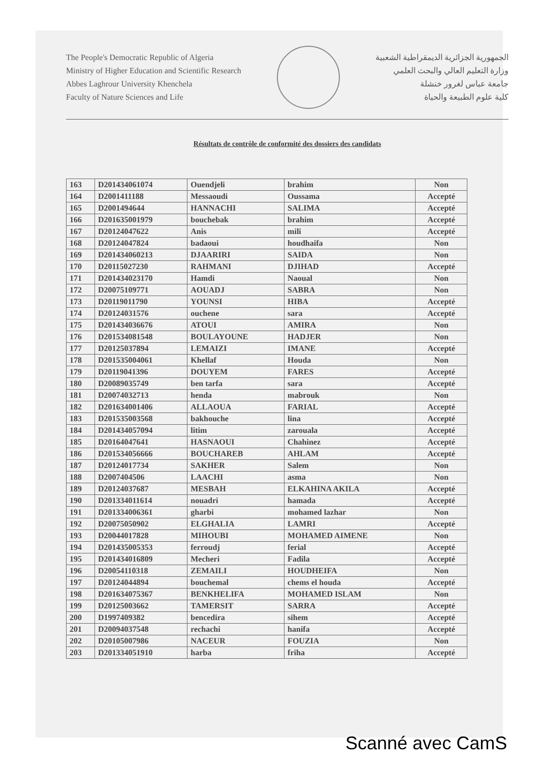The People's Democratic Republic of Algeria
Ministry of Higher Education and Scientific Research
Abbes Laghrour University Khenchela
Faculty of Nature Sciences and Life
الجمهورية الجزائرية الديمقراطية الشعبية
وزارة التعليم العالي والبحث العلمي
جامعة عباس لغرور خنشلة
كلية علوم الطبيعة والحياة
Résultats de contrôle de conformité des dossiers des candidats
| 163 | D201434061074 | Ouendjeli | brahim | Non |
| 164 | D2001411188 | Messaoudi | Oussama | Accepté |
| 165 | D2001494644 | HANNACHI | SALIMA | Accepté |
| 166 | D201635001979 | bouchebak | brahim | Accepté |
| 167 | D20124047622 | Anis | mili | Accepté |
| 168 | D20124047824 | badaoui | houdhaifa | Non |
| 169 | D201434060213 | DJAARIRI | SAIDA | Non |
| 170 | D20115027230 | RAHMANI | DJIHAD | Accepté |
| 171 | D201434023170 | Hamdi | Naoual | Non |
| 172 | D20075109771 | AOUADJ | SABRA | Non |
| 173 | D20119011790 | YOUNSI | HIBA | Accepté |
| 174 | D20124031576 | ouchene | sara | Accepté |
| 175 | D201434036676 | ATOUI | AMIRA | Non |
| 176 | D201534081548 | BOULAYOUNE | HADJER | Non |
| 177 | D20125037894 | LEMAIZI | IMANE | Accepté |
| 178 | D201535004061 | Khellaf | Houda | Non |
| 179 | D20119041396 | DOUYEM | FARES | Accepté |
| 180 | D20089035749 | ben tarfa | sara | Accepté |
| 181 | D20074032713 | henda | mabrouk | Non |
| 182 | D201634001406 | ALLAOUA | FARIAL | Accepté |
| 183 | D201535003568 | bakhouche | lina | Accepté |
| 184 | D201434057094 | litim | zarouala | Accepté |
| 185 | D20164047641 | HASNAOUI | Chahinez | Accepté |
| 186 | D201534056666 | BOUCHAREB | AHLAM | Accepté |
| 187 | D20124017734 | SAKHER | Salem | Non |
| 188 | D2007404506 | LAACHI | asma | Non |
| 189 | D20124037687 | MESBAH | ELKAHINA AKILA | Accepté |
| 190 | D201334011614 | nouadri | hamada | Accepté |
| 191 | D201334006361 | gharbi | mohamed lazhar | Non |
| 192 | D20075050902 | ELGHALIA | LAMRI | Accepté |
| 193 | D20044017828 | MIHOUBI | MOHAMED AIMENE | Non |
| 194 | D201435005353 | ferroudj | ferial | Accepté |
| 195 | D201434016809 | Mecheri | Fadila | Accepté |
| 196 | D20054110318 | ZEMAILI | HOUDHEIFA | Non |
| 197 | D20124044894 | bouchemal | chems el houda | Accepté |
| 198 | D201634075367 | BENKHELIFA | MOHAMED ISLAM | Non |
| 199 | D20125003662 | TAMERSIT | SARRA | Accepté |
| 200 | D1997409382 | bencedira | sihem | Accepté |
| 201 | D20094037548 | rechachi | hanifa | Accepté |
| 202 | D20105007986 | NACEUR | FOUZIA | Non |
| 203 | D201334051910 | harba | friha | Accepté |
Scanné avec CamS